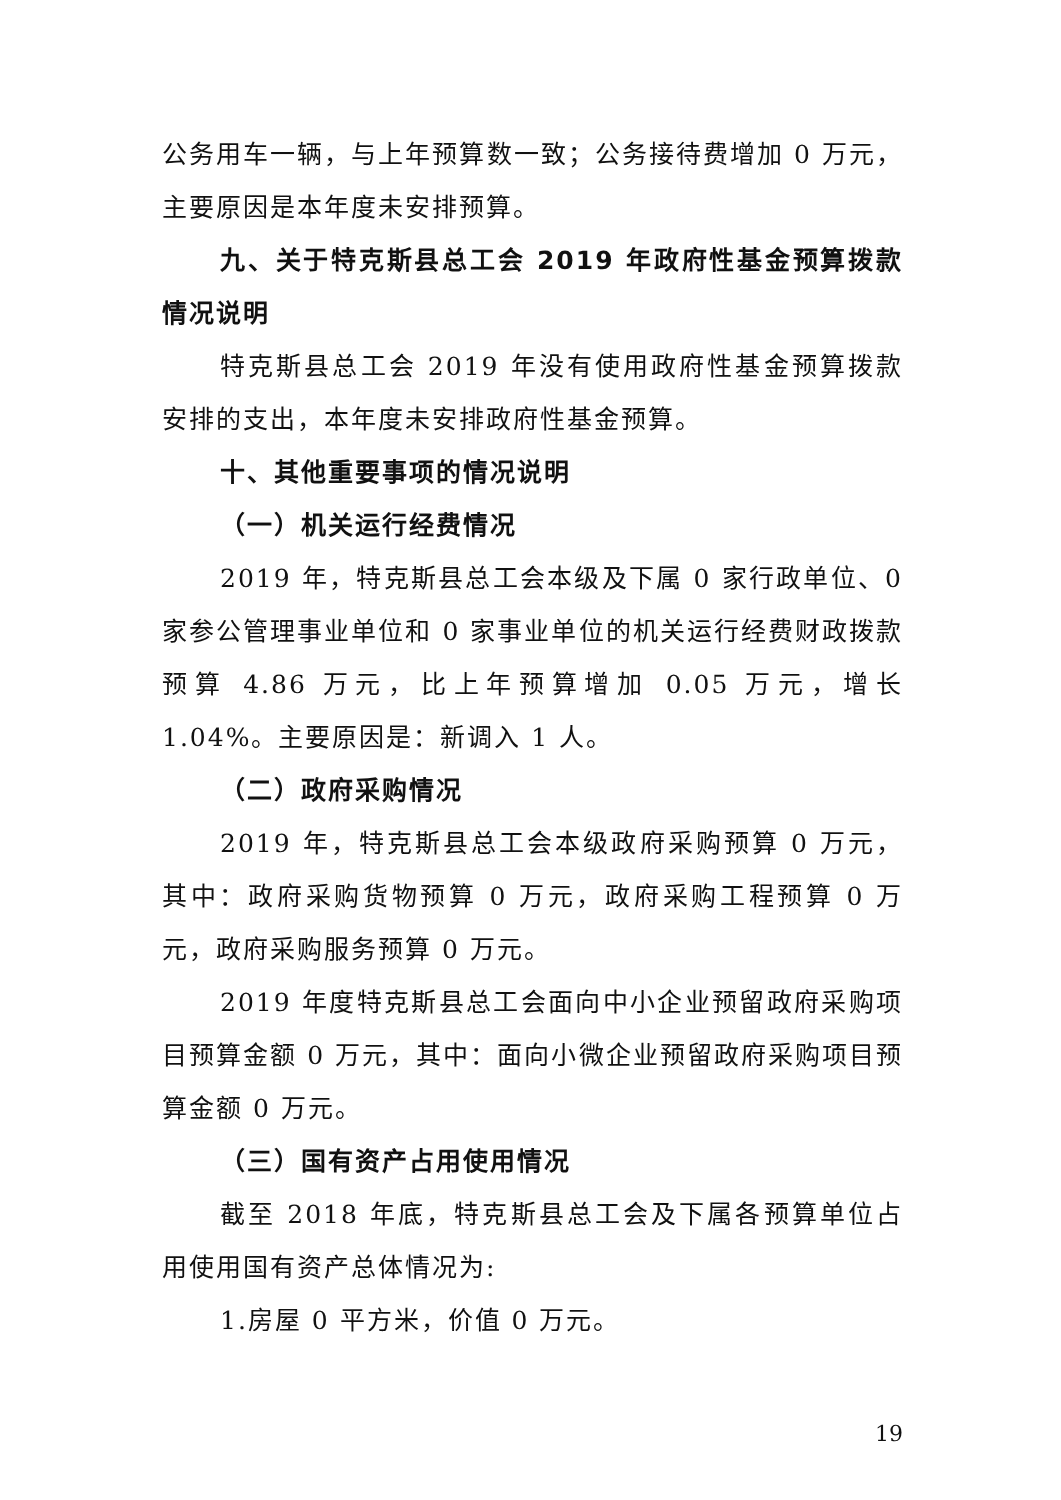公务用车一辆，与上年预算数一致；公务接待费增加 0 万元，主要原因是本年度未安排预算。
九、关于特克斯县总工会 2019 年政府性基金预算拨款情况说明
特克斯县总工会 2019 年没有使用政府性基金预算拨款安排的支出，本年度未安排政府性基金预算。
十、其他重要事项的情况说明
（一）机关运行经费情况
2019 年，特克斯县总工会本级及下属 0 家行政单位、0 家参公管理事业单位和 0 家事业单位的机关运行经费财政拨款预算 4.86 万元，比上年预算增加 0.05 万元，增长 1.04%。主要原因是：新调入 1 人。
（二）政府采购情况
2019 年，特克斯县总工会本级政府采购预算 0 万元，其中：政府采购货物预算 0 万元，政府采购工程预算 0 万元，政府采购服务预算 0 万元。
2019 年度特克斯县总工会面向中小企业预留政府采购项目预算金额 0 万元，其中：面向小微企业预留政府采购项目预算金额 0 万元。
（三）国有资产占用使用情况
截至 2018 年底，特克斯县总工会及下属各预算单位占用使用国有资产总体情况为:
1.房屋 0 平方米，价值 0 万元。
19